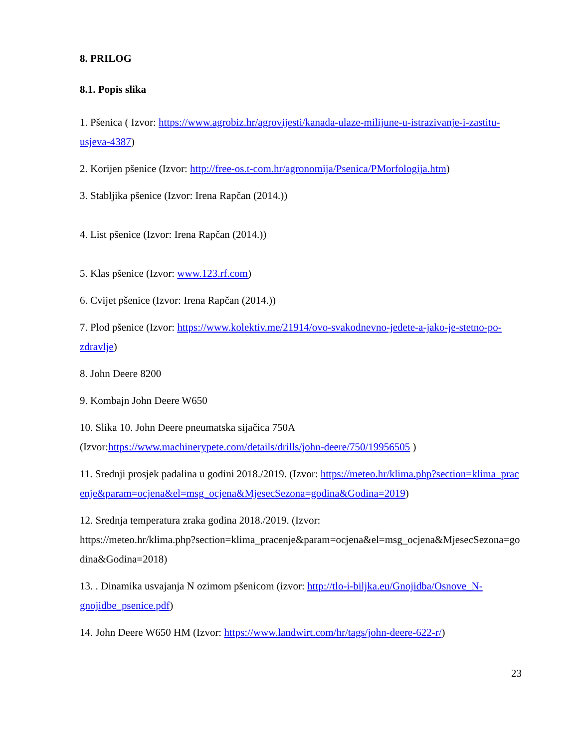8. PRILOG
8.1. Popis slika
1. Pšenica ( Izvor: https://www.agrobiz.hr/agrovijesti/kanada-ulaze-milijune-u-istrazivanje-i-zastitu-usjeva-4387)
2. Korijen pšenice (Izvor: http://free-os.t-com.hr/agronomija/Psenica/PMorfologija.htm)
3. Stabljika pšenice (Izvor: Irena Rapčan (2014.))
4. List pšenice (Izvor: Irena Rapčan (2014.))
5. Klas pšenice (Izvor: www.123.rf.com)
6. Cvijet pšenice (Izvor: Irena Rapčan (2014.))
7. Plod pšenice (Izvor: https://www.kolektiv.me/21914/ovo-svakodnevno-jedete-a-jako-je-stetno-po-zdravlje)
8. John Deere 8200
9. Kombajn John Deere W650
10. Slika 10. John Deere pneumatska sijačica 750A
(Izvor:https://www.machinerypete.com/details/drills/john-deere/750/19956505 )
11. Srednji prosjek padalina u godini 2018./2019. (Izvor: https://meteo.hr/klima.php?section=klima_pracenje&param=ocjena&el=msg_ocjena&MjesecSezona=godina&Godina=2019)
12. Srednja temperatura zraka godina 2018./2019. (Izvor:
https://meteo.hr/klima.php?section=klima_pracenje&param=ocjena&el=msg_ocjena&MjesecSezona=godina&Godina=2018)
13. . Dinamika usvajanja N ozimom pšenicom (izvor: http://tlo-i-biljka.eu/Gnojidba/Osnove_N-gnojidbe_psenice.pdf)
14. John Deere W650 HM (Izvor: https://www.landwirt.com/hr/tags/john-deere-622-r/)
23